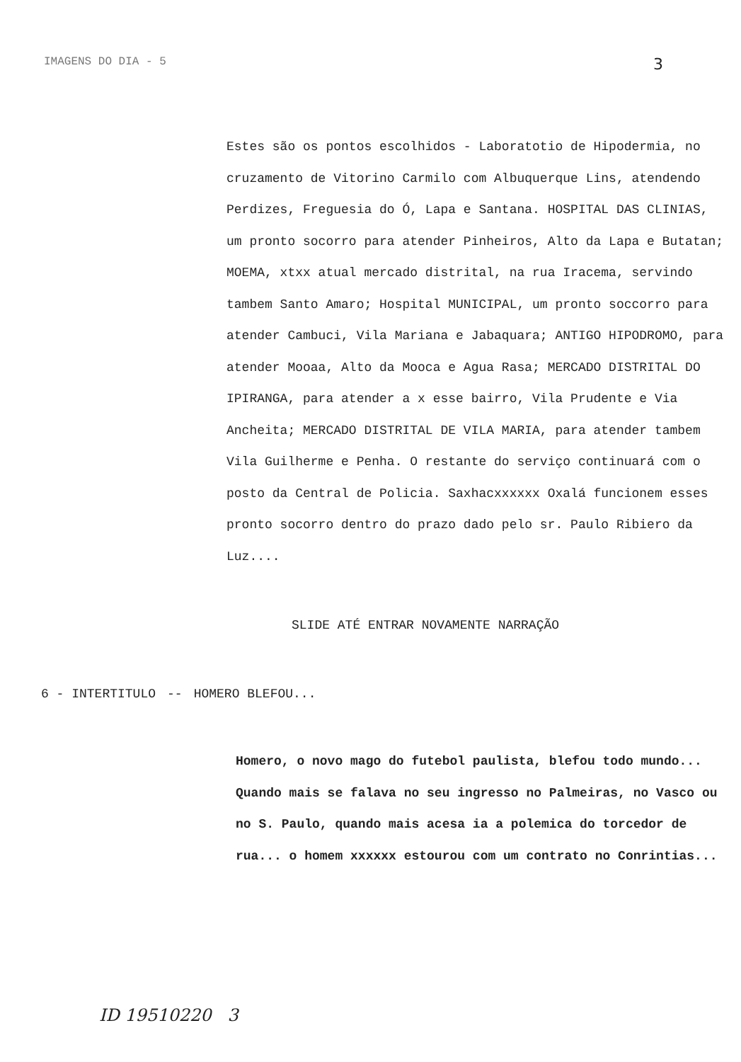IMAGENS DO DIA - 5
3
Estes são os pontos escolhidos - Laboratotio de Hipodermia, no cruzamento de Vitorino Carmilo com Albuquerque Lins, atendendo Perdizes, Freguesia do Ó, Lapa e Santana. HOSPITAL DAS CLINIAS, um pronto socorro para atender Pinheiros, Alto da Lapa e Butatan; MOEMA, xtxx atual mercado distrital, na rua Iracema, servindo tambem Santo Amaro; Hospital MUNICIPAL, um pronto soccorro para atender Cambuci, Vila Mariana e Jabaquara; ANTIGO HIPODROMO, para atender Mooaa, Alto da Mooca e Agua Rasa; MERCADO DISTRITAL DO IPIRANGA, para atender a x esse bairro, Vila Prudente e Via Ancheita; MERCADO DISTRITAL DE VILA MARIA, para atender tambem Vila Guilherme e Penha. O restante do serviço continuará com o posto da Central de Policia. Saxhacxxxxxx Oxalá funcionem esses pronto socorro dentro do prazo dado pelo sr. Paulo Ribiero da Luz....
SLIDE ATÉ ENTRAR NOVAMENTE NARRAÇÃO
6 - INTERTITULO -- HOMERO BLEFOU...
Homero, o novo mago do futebol paulista, blefou todo mundo... Quando mais se falava no seu ingresso no Palmeiras, no Vasco ou no S. Paulo, quando mais acesa ia a polemica do torcedor de rua... o homem xxxxxx estourou com um contrato no Conrintias...
ID 19510220 3